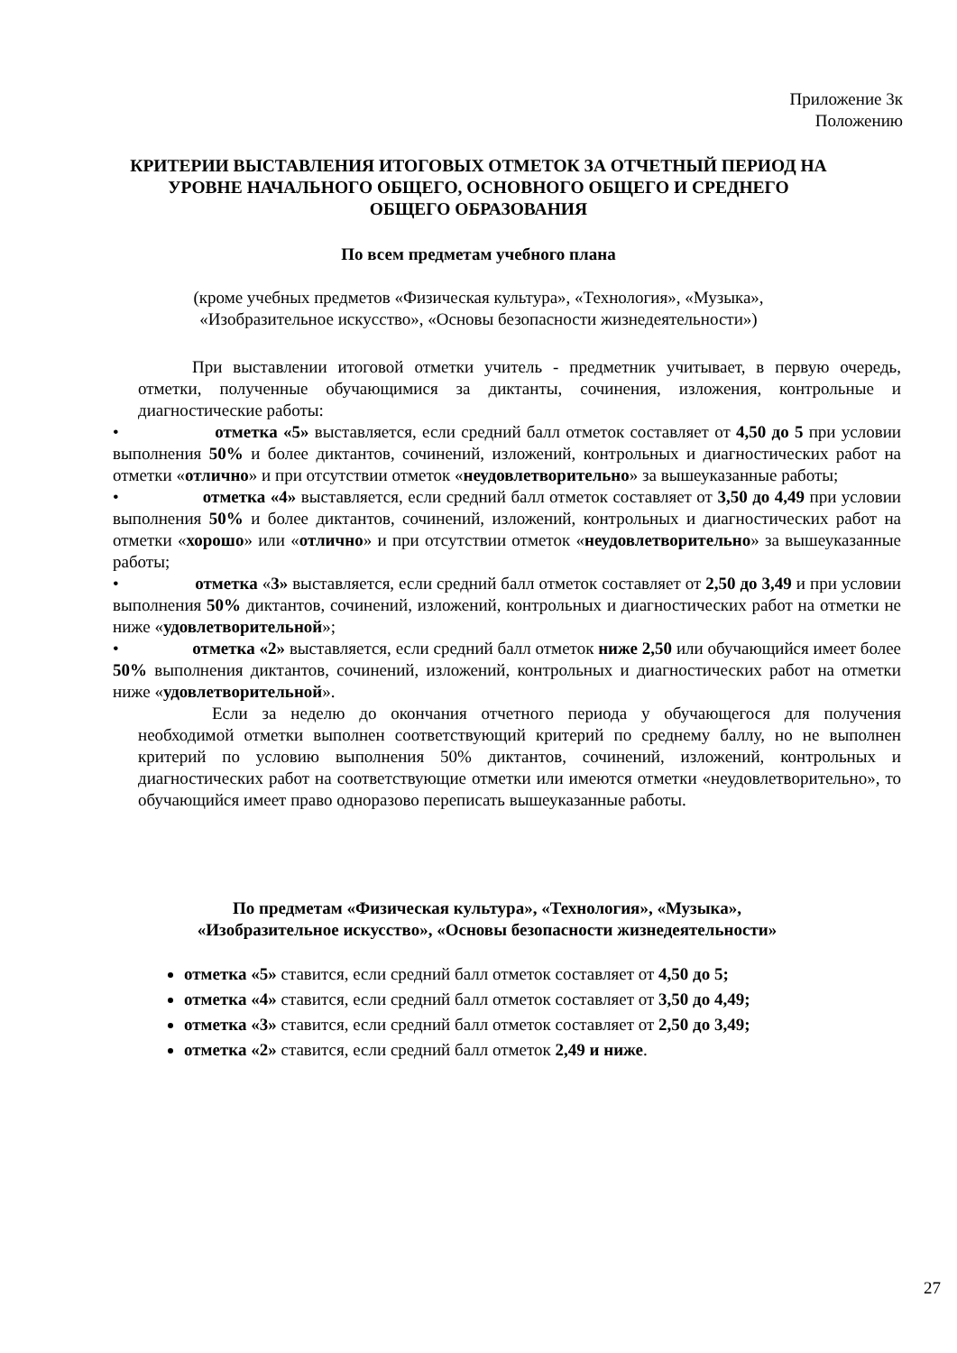Приложение 3к
Положению
КРИТЕРИИ ВЫСТАВЛЕНИЯ ИТОГОВЫХ ОТМЕТОК ЗА ОТЧЕТНЫЙ ПЕРИОД НА
УРОВНЕ НАЧАЛЬНОГО ОБЩЕГО, ОСНОВНОГО ОБЩЕГО И СРЕДНЕГО
ОБЩЕГО ОБРАЗОВАНИЯ
По всем предметам учебного плана
(кроме учебных предметов «Физическая культура», «Технология», «Музыка»,
«Изобразительное искусство», «Основы безопасности жизнедеятельности»)
При выставлении итоговой отметки учитель - предметник учитывает, в первую очередь, отметки, полученные обучающимися за диктанты, сочинения, изложения, контрольные и диагностические работы:
• отметка «5» выставляется, если средний балл отметок составляет от 4,50 до 5 при условии выполнения 50% и более диктантов, сочинений, изложений, контрольных и диагностических работ на отметки «отлично» и при отсутствии отметок «неудовлетворительно» за вышеуказанные работы;
• отметка «4» выставляется, если средний балл отметок составляет от 3,50 до 4,49 при условии выполнения 50% и более диктантов, сочинений, изложений, контрольных и диагностических работ на отметки «хорошо» или «отлично» и при отсутствии отметок «неудовлетворительно» за вышеуказанные работы;
• отметка «3» выставляется, если средний балл отметок составляет от 2,50 до 3,49 и при условии выполнения 50% диктантов, сочинений, изложений, контрольных и диагностических работ на отметки не ниже «удовлетворительной»;
• отметка «2» выставляется, если средний балл отметок ниже 2,50 или обучающийся имеет более 50% выполнения диктантов, сочинений, изложений, контрольных и диагностических работ на отметки ниже «удовлетворительной».
Если за неделю до окончания отчетного периода у обучающегося для получения необходимой отметки выполнен соответствующий критерий по среднему баллу, но не выполнен критерий по условию выполнения 50% диктантов, сочинений, изложений, контрольных и диагностических работ на соответствующие отметки или имеются отметки «неудовлетворительно», то обучающийся имеет право одноразово переписать вышеуказанные работы.
По предметам «Физическая культура», «Технология», «Музыка»,
«Изобразительное искусство», «Основы безопасности жизнедеятельности»
отметка «5» ставится, если средний балл отметок составляет от 4,50 до 5;
отметка «4» ставится, если средний балл отметок составляет от 3,50 до 4,49;
отметка «3» ставится, если средний балл отметок составляет от 2,50 до 3,49;
отметка «2» ставится, если средний балл отметок 2,49 и ниже.
27